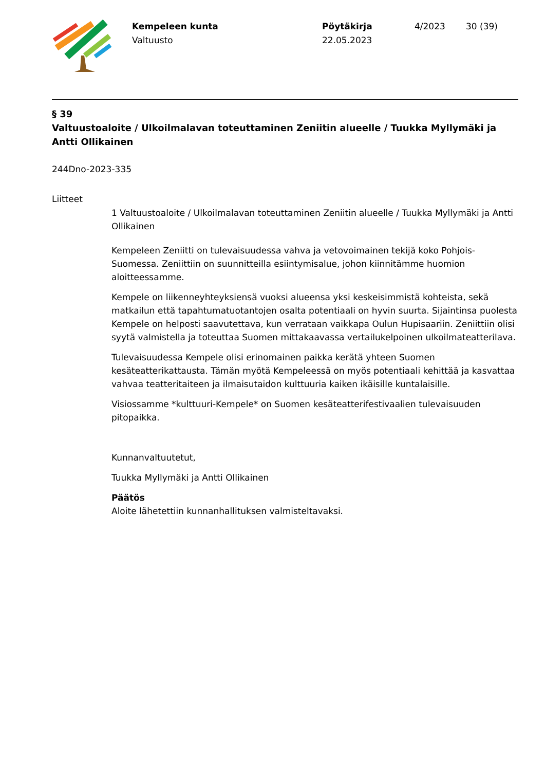Kempeleen kunta
Valtuusto
Pöytäkirja
22.05.2023
4/2023 30 (39)
§ 39
Valtuustoaloite / Ulkoilmalavan toteuttaminen Zeniitin alueelle / Tuukka Myllymäki ja Antti Ollikainen
244Dno-2023-335
Liitteet
1 Valtuustoaloite / Ulkoilmalavan toteuttaminen Zeniitin alueelle / Tuukka Myllymäki ja Antti Ollikainen
Kempeleen Zeniitti on tulevaisuudessa vahva ja vetovoimainen tekijä koko Pohjois-Suomessa. Zeniittiin on suunnitteilla esiintymisalue, johon kiinnitämme huomion aloitteessamme.
Kempele on liikenneyhteyksiensä vuoksi alueensa yksi keskeisimmistä kohteista, sekä matkailun että tapahtumatuotantojen osalta potentiaali on hyvin suurta. Sijaintinsa puolesta Kempele on helposti saavutettava, kun verrataan vaikkapa Oulun Hupisaariin. Zeniittiin olisi syytä valmistella ja toteuttaa Suomen mittakaavassa vertailukelpoinen ulkoilmateatterilava.
Tulevaisuudessa Kempele olisi erinomainen paikka kerätä yhteen Suomen kesäteatterikattausta. Tämän myötä Kempeleessä on myös potentiaali kehittää ja kasvattaa vahvaa teatteritaiteen ja ilmaisutaidon kulttuuria kaiken ikäisille kuntalaisille.
Visiossamme *kulttuuri-Kempele* on Suomen kesäteatterifestivaalien tulevaisuuden pitopaikka.
Kunnanvaltuutetut,
Tuukka Myllymäki ja Antti Ollikainen
Päätös
Aloite lähetettiin kunnanhallituksen valmisteltavaksi.